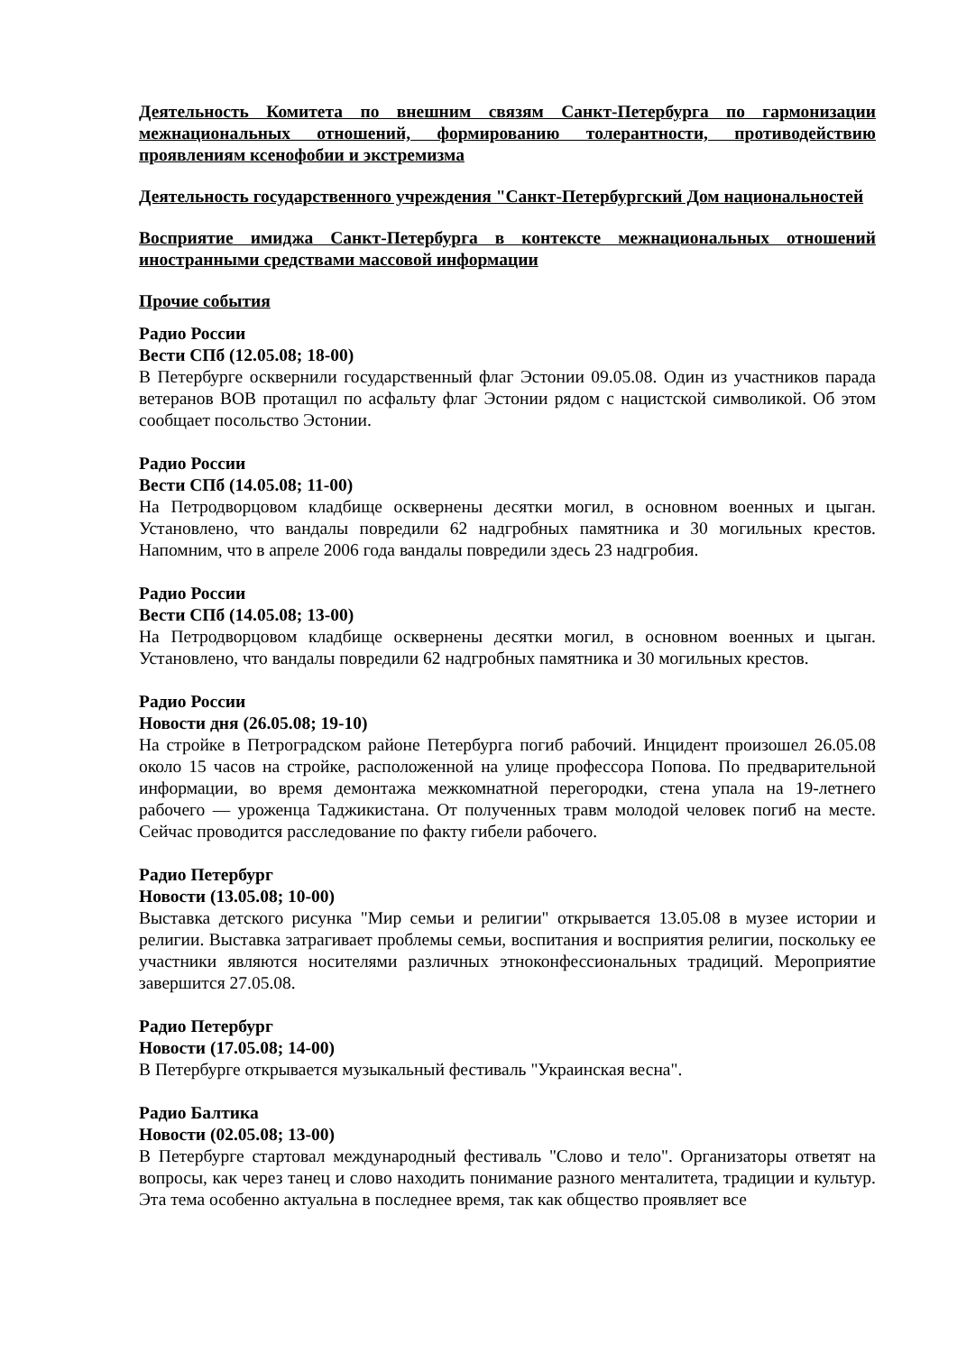Деятельность Комитета по внешним связям Санкт-Петербурга по гармонизации межнациональных отношений, формированию толерантности, противодействию проявлениям ксенофобии и экстремизма
Деятельность государственного учреждения "Санкт-Петербургский Дом национальностей
Восприятие имиджа Санкт-Петербурга в контексте межнациональных отношений иностранными средствами массовой информации
Прочие события
Радио России
Вести СПб (12.05.08; 18-00)
В Петербурге осквернили государственный флаг Эстонии 09.05.08. Один из участников парада ветеранов ВОВ протащил по асфальту флаг Эстонии рядом с нацистской символикой. Об этом сообщает посольство Эстонии.
Радио России
Вести СПб (14.05.08; 11-00)
На Петродворцовом кладбище осквернены десятки могил, в основном военных и цыган. Установлено, что вандалы повредили 62 надгробных памятника и 30 могильных крестов. Напомним, что в апреле 2006 года вандалы повредили здесь 23 надгробия.
Радио России
Вести СПб (14.05.08; 13-00)
На Петродворцовом кладбище осквернены десятки могил, в основном военных и цыган. Установлено, что вандалы повредили 62 надгробных памятника и 30 могильных крестов.
Радио России
Новости дня (26.05.08; 19-10)
На стройке в Петроградском районе Петербурга погиб рабочий. Инцидент произошел 26.05.08 около 15 часов на стройке, расположенной на улице профессора Попова. По предварительной информации, во время демонтажа межкомнатной перегородки, стена упала на 19-летнего рабочего — уроженца Таджикистана. От полученных травм молодой человек погиб на месте. Сейчас проводится расследование по факту гибели рабочего.
Радио Петербург
Новости (13.05.08; 10-00)
Выставка детского рисунка "Мир семьи и религии" открывается 13.05.08 в музее истории и религии. Выставка затрагивает проблемы семьи, воспитания и восприятия религии, поскольку ее участники являются носителями различных этноконфессиональных традиций. Мероприятие завершится 27.05.08.
Радио Петербург
Новости (17.05.08; 14-00)
В Петербурге открывается музыкальный фестиваль "Украинская весна".
Радио Балтика
Новости (02.05.08; 13-00)
В Петербурге стартовал международный фестиваль "Слово и тело". Организаторы ответят на вопросы, как через танец и слово находить понимание разного менталитета, традиции и культур. Эта тема особенно актуальна в последнее время, так как общество проявляет все